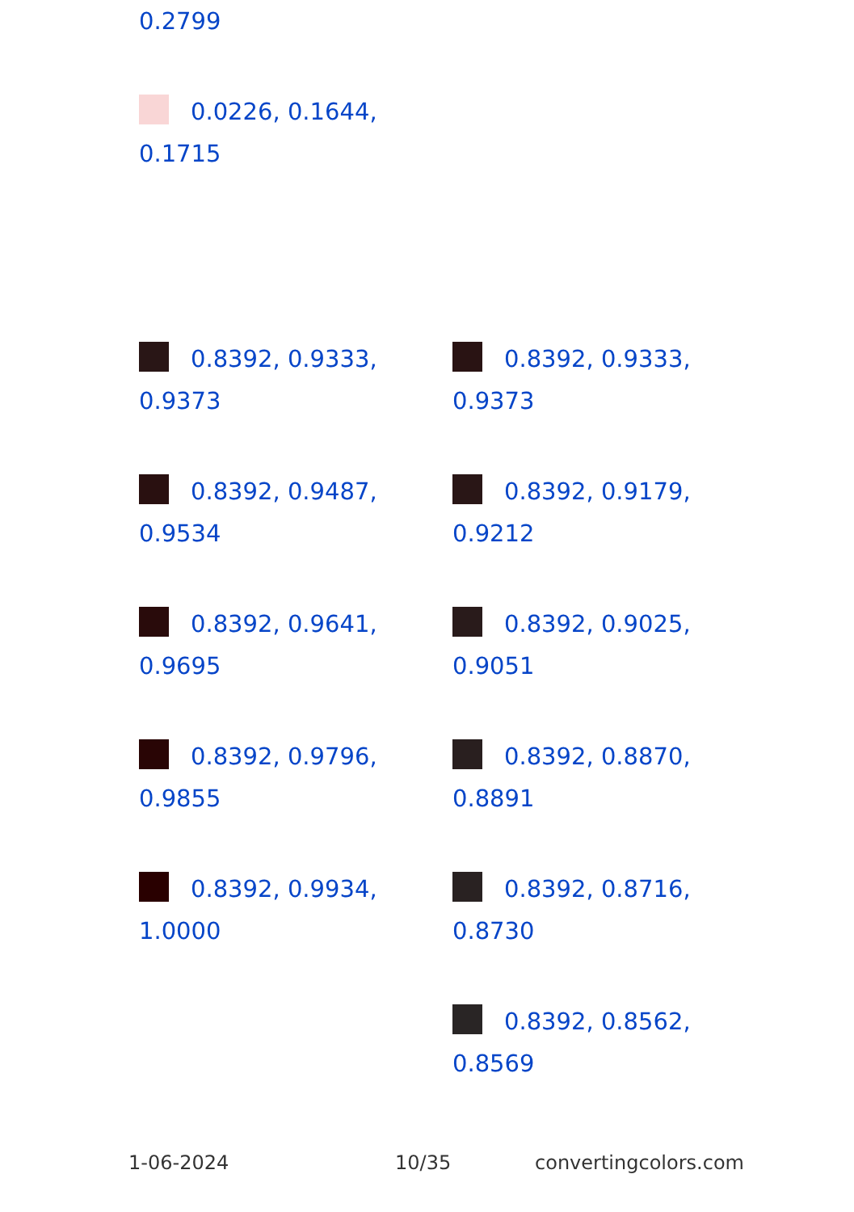0.2799
0.0226, 0.1644, 0.1715
0.8392, 0.9333, 0.9373
0.8392, 0.9333, 0.9373
0.8392, 0.9487, 0.9534
0.8392, 0.9179, 0.9212
0.8392, 0.9641, 0.9695
0.8392, 0.9025, 0.9051
0.8392, 0.9796, 0.9855
0.8392, 0.8870, 0.8891
0.8392, 0.9934, 1.0000
0.8392, 0.8716, 0.8730
0.8392, 0.8562, 0.8569
1-06-2024 10/35 convertingcolors.com